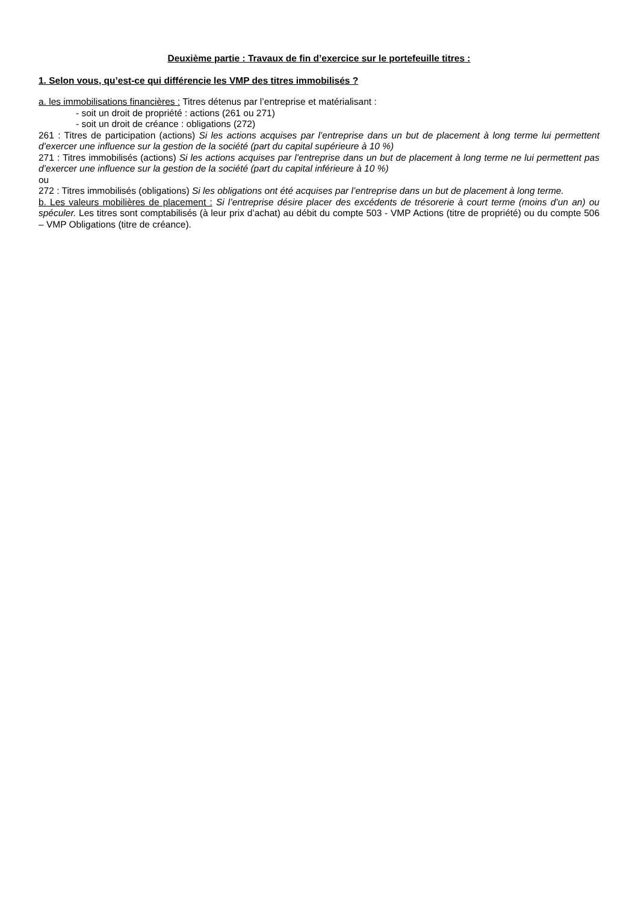Deuxième partie : Travaux de fin d’exercice sur le portefeuille titres :
1. Selon vous, qu’est-ce qui différencie les VMP des titres immobilisés ?
a. les immobilisations financières : Titres détenus par l’entreprise et matérialisant :
- soit un droit de propriété : actions (261 ou 271)
- soit un droit de créance : obligations (272)
261 : Titres de participation (actions) Si les actions acquises par l’entreprise dans un but de placement à long terme lui permettent d’exercer une influence sur la gestion de la société (part du capital supérieure à 10 %)
271 : Titres immobilisés (actions) Si les actions acquises par l’entreprise dans un but de placement à long terme ne lui permettent pas d’exercer une influence sur la gestion de la société (part du capital inférieure à 10 %)
ou
272 : Titres immobilisés (obligations) Si les obligations ont été acquises par l’entreprise dans un but de placement à long terme.
b. Les valeurs mobilières de placement : Si l’entreprise désire placer des excédents de trésorerie à court terme (moins d’un an) ou spéculer. Les titres sont comptabilisés (à leur prix d’achat) au débit du compte 503 - VMP Actions (titre de propriété) ou du compte 506 – VMP Obligations (titre de créance).